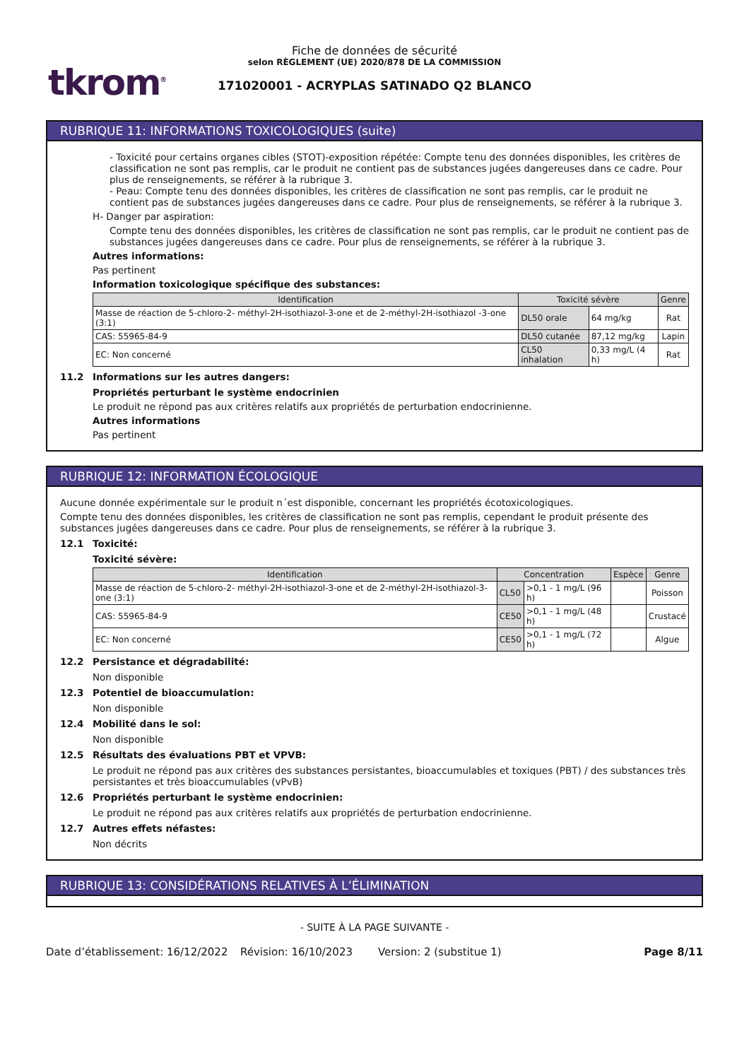tkrom<sup>®</sup>
Fiche de données de sécurité
selon RÈGLEMENT (UE) 2020/878 DE LA COMMISSION
171020001 - ACRYPLAS SATINADO Q2 BLANCO
RUBRIQUE 11: INFORMATIONS TOXICOLOGIQUES (suite)
- Toxicité pour certains organes cibles (STOT)-exposition répétée: Compte tenu des données disponibles, les critères de classification ne sont pas remplis, car le produit ne contient pas de substances jugées dangereuses dans ce cadre. Pour plus de renseignements, se référer à la rubrique 3.
- Peau: Compte tenu des données disponibles, les critères de classification ne sont pas remplis, car le produit ne contient pas de substances jugées dangereuses dans ce cadre. Pour plus de renseignements, se référer à la rubrique 3.
H- Danger par aspiration:
Compte tenu des données disponibles, les critères de classification ne sont pas remplis, car le produit ne contient pas de substances jugées dangereuses dans ce cadre. Pour plus de renseignements, se référer à la rubrique 3.
Autres informations:
Pas pertinent
Information toxicologique spécifique des substances:
| Identification | Toxicité sévère | | Genre |
| --- | --- | --- | --- |
| Masse de réaction de 5-chloro-2- méthyl-2H-isothiazol-3-one et de 2-méthyl-2H-isothiazol -3-one (3:1) | DL50 orale | 64 mg/kg | Rat |
| CAS: 55965-84-9 | DL50 cutanée | 87,12 mg/kg | Lapin |
| EC: Non concerné | CL50 inhalation | 0,33 mg/L (4 h) | Rat |
11.2 Informations sur les autres dangers:
Propriétés perturbant le système endocrinien
Le produit ne répond pas aux critères relatifs aux propriétés de perturbation endocrinienne.
Autres informations
Pas pertinent
RUBRIQUE 12: INFORMATION ÉCOLOGIQUE
Aucune donnée expérimentale sur le produit n´est disponible, concernant les propriétés écotoxicologiques.
Compte tenu des données disponibles, les critères de classification ne sont pas remplis, cependant le produit présente des substances jugées dangereuses dans ce cadre. Pour plus de renseignements, se référer à la rubrique 3.
12.1 Toxicité:
Toxicité sévère:
| Identification | Concentration | | Espèce | Genre |
| --- | --- | --- | --- | --- |
| Masse de réaction de 5-chloro-2- méthyl-2H-isothiazol-3-one et de 2-méthyl-2H-isothiazol-3-one (3:1) | CL50 | >0,1 - 1 mg/L (96 h) | | Poisson |
| CAS: 55965-84-9 | CE50 | >0,1 - 1 mg/L (48 h) | | Crustacé |
| EC: Non concerné | CE50 | >0,1 - 1 mg/L (72 h) | | Algue |
12.2 Persistance et dégradabilité:
Non disponible
12.3 Potentiel de bioaccumulation:
Non disponible
12.4 Mobilité dans le sol:
Non disponible
12.5 Résultats des évaluations PBT et VPVB:
Le produit ne répond pas aux critères des substances persistantes, bioaccumulables et toxiques (PBT) / des substances très persistantes et très bioaccumulables (vPvB)
12.6 Propriétés perturbant le système endocrinien:
Le produit ne répond pas aux critères relatifs aux propriétés de perturbation endocrinienne.
12.7 Autres effets néfastes:
Non décrits
RUBRIQUE 13: CONSIDÉRATIONS RELATIVES À L’ÉLIMINATION
- SUITE À LA PAGE SUIVANTE -
Date d’établissement: 16/12/2022 Révision: 16/10/2023 Version: 2 (substitue 1) Page 8/11